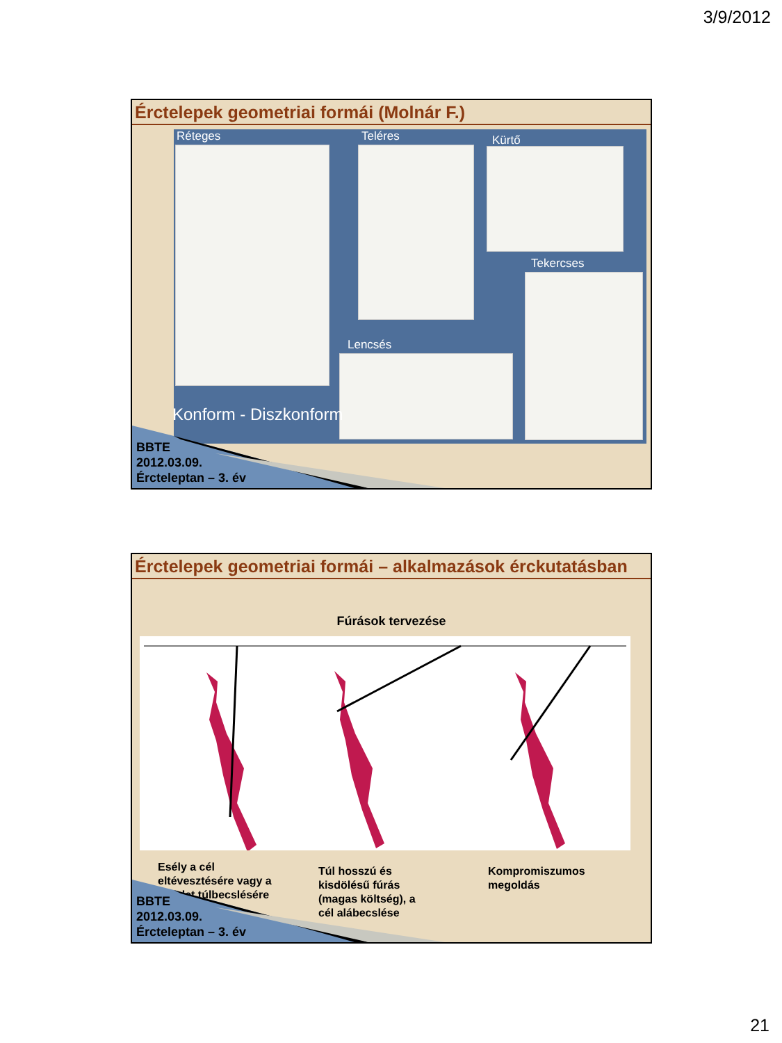3/9/2012
Érctelepek geometriai formái (Molnár F.)
Réteges Teléres Kürtő
Tekercses
Lencsés
Konform - Diszkonform
BBTE
2012.03.09.
Ércteleptan – 3. év
Érctelepek geometriai formái – alkalmazások érckutatásban
Fúrások tervezése
Esély a cél
eltévesztésére vagy a
készlet túlbecslésére
Túl hosszú és
kisdölésű fúrás
(magas költség), a
cél alábecslése
Kompromiszumos
megoldás
BBTE
2012.03.09.
Ércteleptan – 3. év
21